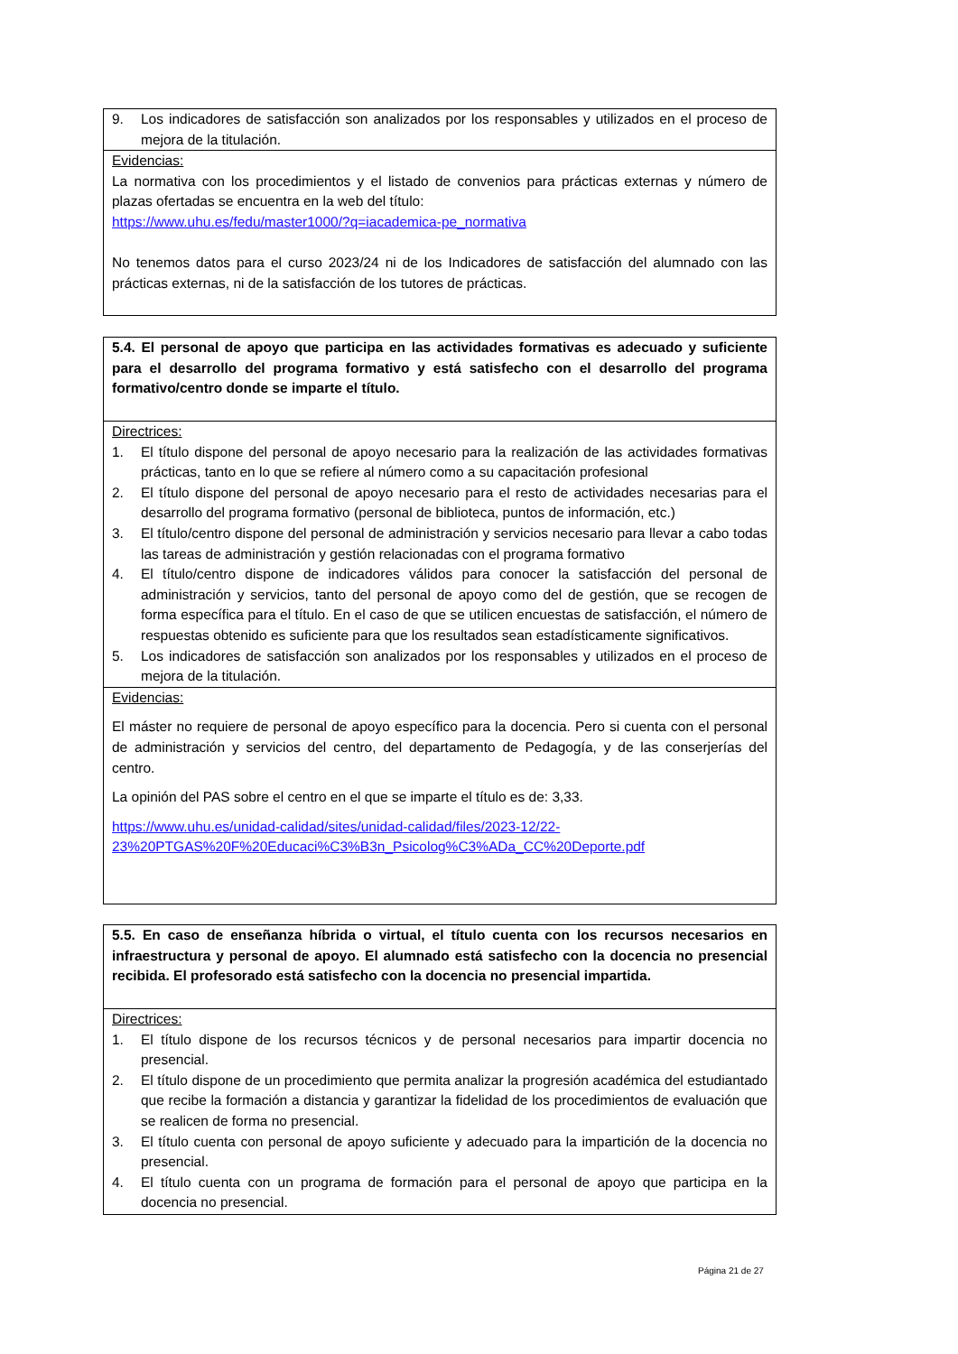9. Los indicadores de satisfacción son analizados por los responsables y utilizados en el proceso de mejora de la titulación.
Evidencias:
La normativa con los procedimientos y el listado de convenios para prácticas externas y número de plazas ofertadas se encuentra en la web del título:
https://www.uhu.es/fedu/master1000/?q=iacademica-pe_normativa
No tenemos datos para el curso 2023/24 ni de los Indicadores de satisfacción del alumnado con las prácticas externas, ni de la satisfacción de los tutores de prácticas.
5.4. El personal de apoyo que participa en las actividades formativas es adecuado y suficiente para el desarrollo del programa formativo y está satisfecho con el desarrollo del programa formativo/centro donde se imparte el título.
Directrices:
1. El título dispone del personal de apoyo necesario para la realización de las actividades formativas prácticas, tanto en lo que se refiere al número como a su capacitación profesional
2. El título dispone del personal de apoyo necesario para el resto de actividades necesarias para el desarrollo del programa formativo (personal de biblioteca, puntos de información, etc.)
3. El título/centro dispone del personal de administración y servicios necesario para llevar a cabo todas las tareas de administración y gestión relacionadas con el programa formativo
4. El título/centro dispone de indicadores válidos para conocer la satisfacción del personal de administración y servicios, tanto del personal de apoyo como del de gestión, que se recogen de forma específica para el título. En el caso de que se utilicen encuestas de satisfacción, el número de respuestas obtenido es suficiente para que los resultados sean estadísticamente significativos.
5. Los indicadores de satisfacción son analizados por los responsables y utilizados en el proceso de mejora de la titulación.
Evidencias:
El máster no requiere de personal de apoyo específico para la docencia. Pero si cuenta con el personal de administración y servicios del centro, del departamento de Pedagogía, y de las conserjerías del centro.
La opinión del PAS sobre el centro en el que se imparte el título es de: 3,33.
https://www.uhu.es/unidad-calidad/sites/unidad-calidad/files/2023-12/22-23%20PTGAS%20F%20Educaci%C3%B3n_Psicolog%C3%ADa_CC%20Deporte.pdf
5.5. En caso de enseñanza híbrida o virtual, el título cuenta con los recursos necesarios en infraestructura y personal de apoyo. El alumnado está satisfecho con la docencia no presencial recibida. El profesorado está satisfecho con la docencia no presencial impartida.
Directrices:
1. El título dispone de los recursos técnicos y de personal necesarios para impartir docencia no presencial.
2. El título dispone de un procedimiento que permita analizar la progresión académica del estudiantado que recibe la formación a distancia y garantizar la fidelidad de los procedimientos de evaluación que se realicen de forma no presencial.
3. El título cuenta con personal de apoyo suficiente y adecuado para la impartición de la docencia no presencial.
4. El título cuenta con un programa de formación para el personal de apoyo que participa en la docencia no presencial.
Página 21 de 27